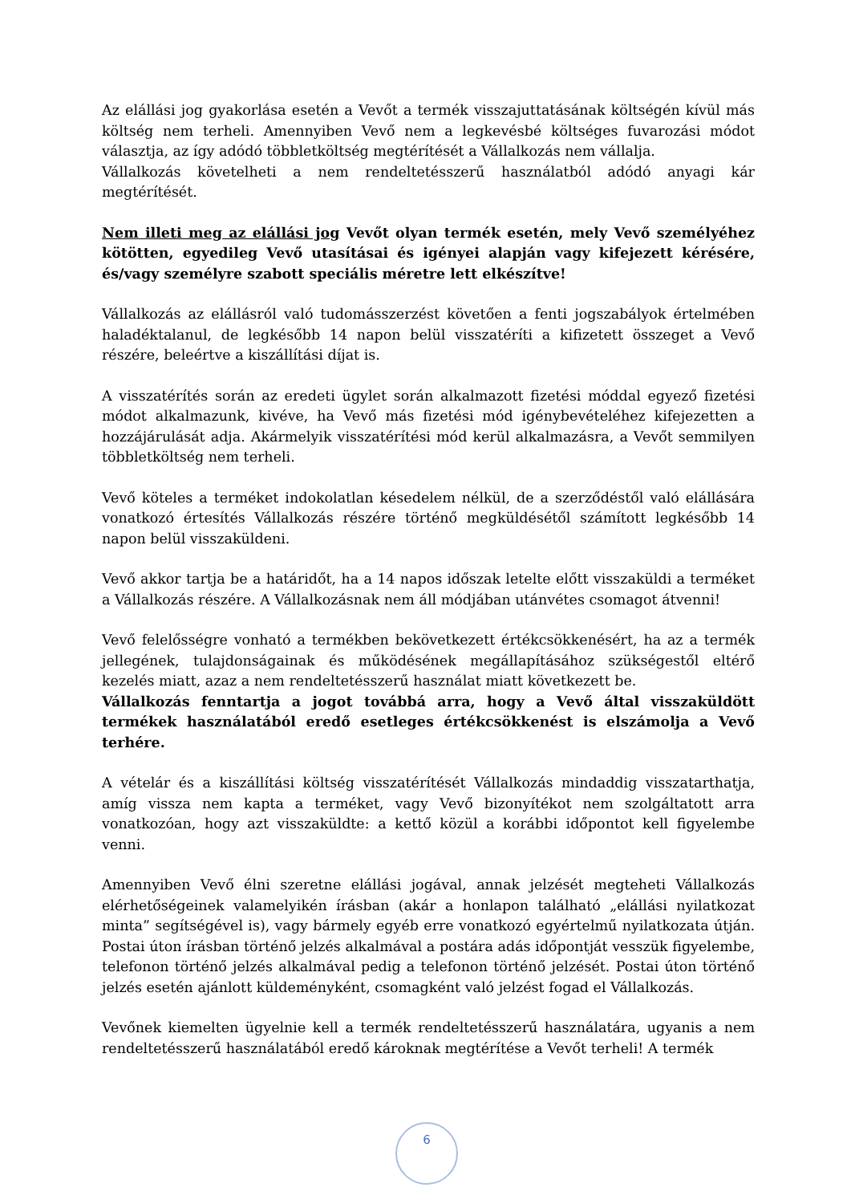Az elállási jog gyakorlása esetén a Vevőt a termék visszajuttatásának költségén kívül más költség nem terheli. Amennyiben Vevő nem a legkevésbé költséges fuvarozási módot választja, az így adódó többletköltség megtérítését a Vállalkozás nem vállalja.
Vállalkozás követelheti a nem rendeltetésszerű használatból adódó anyagi kár megtérítését.
Nem illeti meg az elállási jog Vevőt olyan termék esetén, mely Vevő személyéhez kötötten, egyedileg Vevő utasításai és igényei alapján vagy kifejezett kérésére, és/vagy személyre szabott speciális méretre lett elkészítve!
Vállalkozás az elállásról való tudomásszerzést követően a fenti jogszabályok értelmében haladéktalanul, de legkésőbb 14 napon belül visszatéríti a kifizetett összeget a Vevő részére, beleértve a kiszállítási díjat is.
A visszatérítés során az eredeti ügylet során alkalmazott fizetési móddal egyező fizetési módot alkalmazunk, kivéve, ha Vevő más fizetési mód igénybevételéhez kifejezetten a hozzájárulását adja. Akármelyik visszatérítési mód kerül alkalmazásra, a Vevőt semmilyen többletköltség nem terheli.
Vevő köteles a terméket indokolatlan késedelem nélkül, de a szerződéstől való elállására vonatkozó értesítés Vállalkozás részére történő megküldésétől számított legkésőbb 14 napon belül visszaküldeni.
Vevő akkor tartja be a határidőt, ha a 14 napos időszak letelte előtt visszaküldi a terméket a Vállalkozás részére. A Vállalkozásnak nem áll módjában utánvétes csomagot átvenni!
Vevő felelősségre vonható a termékben bekövetkezett értékcsökkenésért, ha az a termék jellegének, tulajdonságainak és működésének megállapításához szükségestől eltérő kezelés miatt, azaz a nem rendeltetésszerű használat miatt következett be.
Vállalkozás fenntartja a jogot továbbá arra, hogy a Vevő által visszaküldött termékek használatából eredő esetleges értékcsökkenést is elszámolja a Vevő terhére.
A vételár és a kiszállítási költség visszatérítését Vállalkozás mindaddig visszatarthatja, amíg vissza nem kapta a terméket, vagy Vevő bizonyítékot nem szolgáltatott arra vonatkozóan, hogy azt visszaküldte: a kettő közül a korábbi időpontot kell figyelembe venni.
Amennyiben Vevő élni szeretne elállási jogával, annak jelzését megteheti Vállalkozás elérhetőségeinek valamelyikén írásban (akár a honlapon található „elállási nyilatkozat minta” segítségével is), vagy bármely egyéb erre vonatkozó egyértelmű nyilatkozata útján. Postai úton írásban történő jelzés alkalmával a postára adás időpontját vesszük figyelembe, telefonon történő jelzés alkalmával pedig a telefonon történő jelzését. Postai úton történő jelzés esetén ajánlott küldeményként, csomagként való jelzést fogad el Vállalkozás.
Vevőnek kiemelten ügyelnie kell a termék rendeltetésszerű használatára, ugyanis a nem rendeltetésszerű használatából eredő károknak megtérítése a Vevőt terheli! A termék
6